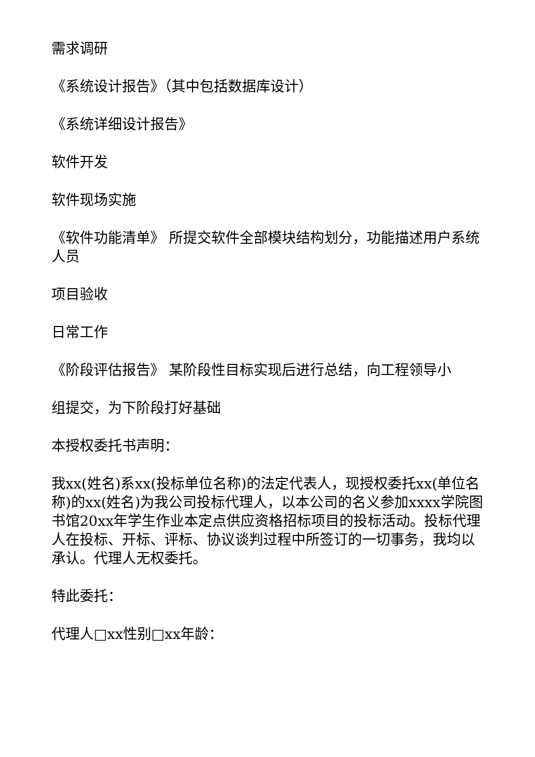需求调研
《系统设计报告》（其中包括数据库设计）
《系统详细设计报告》
软件开发
软件现场实施
《软件功能清单》 所提交软件全部模块结构划分，功能描述用户系统人员
项目验收
日常工作
《阶段评估报告》 某阶段性目标实现后进行总结，向工程领导小
组提交，为下阶段打好基础
本授权委托书声明：
我xx(姓名)系xx(投标单位名称)的法定代表人，现授权委托xx(单位名称)的xx(姓名)为我公司投标代理人，以本公司的名义参加xxxx学院图书馆20xx年学生作业本定点供应资格招标项目的投标活动。投标代理人在投标、开标、评标、协议谈判过程中所签订的一切事务，我均以承认。代理人无权委托。
特此委托：
代理人□xx性别□xx年龄：